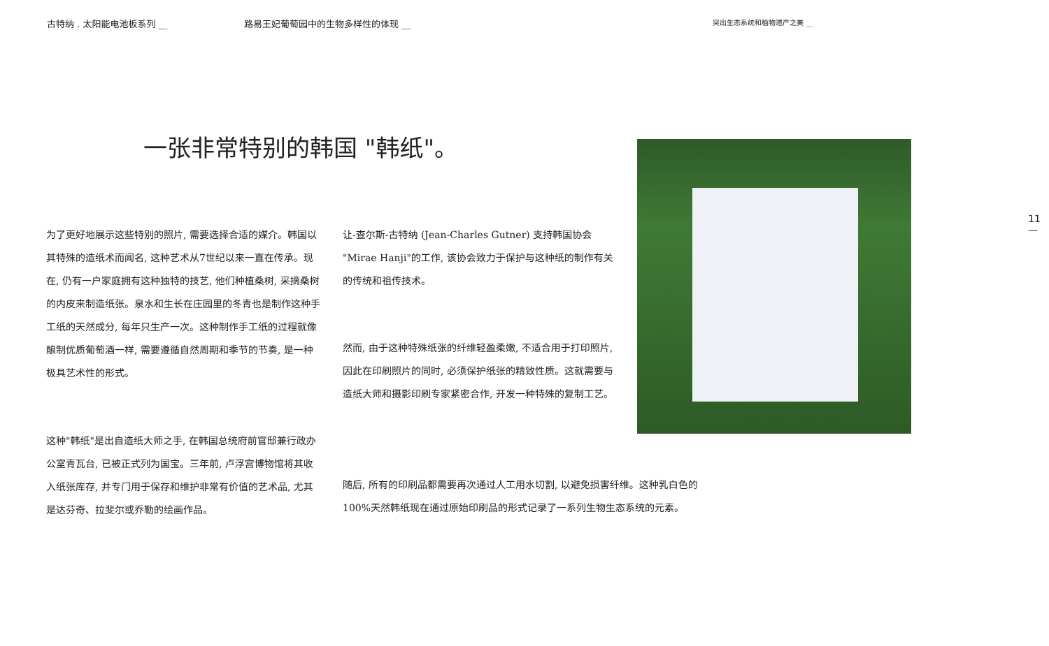古特纳 . 太阳能电池板系列 __ 路易王妃葡萄园中的生物多样性的体现 __ 突出生态系统和植物遗产之美 __
一张非常特别的韩国 "韩纸"。
为了更好地展示这些特别的照片, 需要选择合适的媒介。韩国以其特殊的造纸术而闻名, 这种艺术从7世纪以来一直在传承。现在, 仍有一户家庭拥有这种独特的技艺, 他们种植桑树, 采摘桑树的内皮来制造纸张。泉水和生长在庄园里的冬青也是制作这种手工纸的天然成分, 每年只生产一次。这种制作手工纸的过程就像酿制优质葡萄酒一样, 需要遵循自然周期和季节的节奏, 是一种极具艺术性的形式。
这种"韩纸"是出自造纸大师之手, 在韩国总统府前官邸兼行政办公室青瓦台, 已被正式列为国宝。三年前, 卢浮宫博物馆将其收入纸张库存, 并专门用于保存和维护非常有价值的艺术品, 尤其是达芬奇、拉斐尔或乔勒的绘画作品。
让-查尔斯-古特纳 (Jean-Charles Gutner) 支持韩国协会 "Mirae Hanji"的工作, 该协会致力于保护与这种纸的制作有关的传统和祖传技术。
然而, 由于这种特殊纸张的纤维轻盈柔嫩, 不适合用于打印照片, 因此在印刷照片的同时, 必须保护纸张的精致性质。这就需要与造纸大师和摄影印刷专家紧密合作, 开发一种特殊的复制工艺。
随后, 所有的印刷品都需要再次通过人工用水切割, 以避免损害纤维。这种乳白色的100%天然韩纸现在通过原始印刷品的形式记录了一系列生物生态系统的元素。
11
—